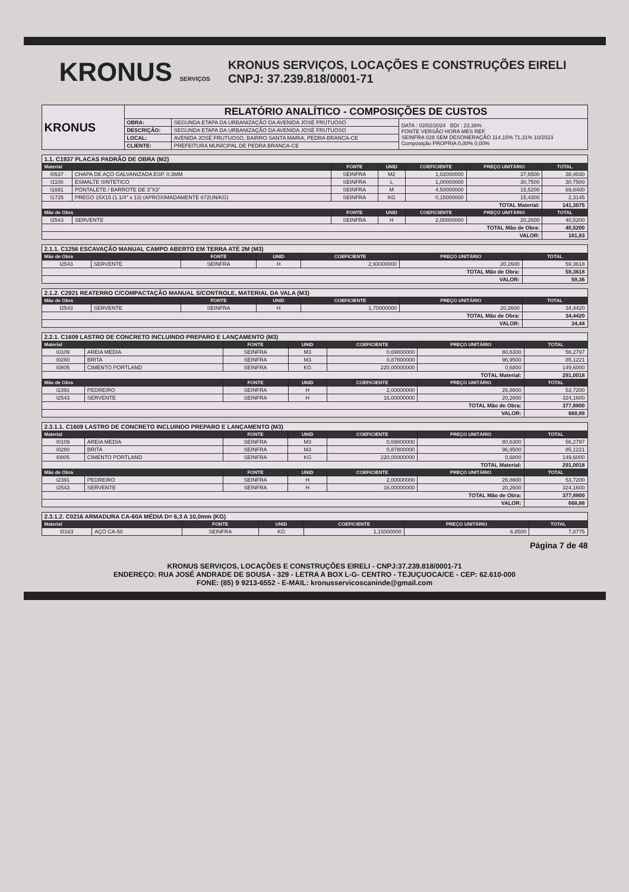KRONUS SERVIÇOS
KRONUS SERVIÇOS, LOCAÇÕES E CONSTRUÇÕES EIRELI
CNPJ: 37.239.818/0001-71
| KRONUS | RELATÓRIO ANALÍTICO - COMPOSIÇÕES DE CUSTOS | | |
| | OBRA: | SEGUNDA ETAPA DA URBANIZAÇÃO DA AVENIDA JOSÉ FRUTUOSO | DATA : 02/02/2024 BDI : 23,38% FONTE VERSÃO HORA MES REF. SEINFRA 028 SEM DESONERAÇÃO 114,15% 71,31% 10/2023 Composição PROPRIA 0,00% 0,00% |
| | DESCRIÇÃO: | SEGUNDA ETAPA DA URBANIZAÇÃO DA AVENIDA JOSÉ FRUTUOSO | |
| | LOCAL: | AVENIDA JOSÉ FRUTUOSO, BAIRRO SANTA MARIA, PEDRA BRANCA-CE | |
| | CLIENTE: | PREFEITURA MUNICIPAL DE PEDRA BRANCA-CE | |
| 1.1. C1937 PLACAS PADRÃO DE OBRA (M2) | | | | | | |
| Material | | FONTE | UNID | COEFICIENTE | PREÇO UNITÁRIO | TOTAL |
| I0537 | CHAPA DE AÇO GALVANIZADA ESP. 0.3MM | SEINFRA | M2 | 1,02000000 | 37,6500 | 38,4030 |
| I1100 | ESMALTE SINTETICO | SEINFRA | L | 1,00000000 | 30,7500 | 30,7500 |
| I1691 | PONTALETE / BARROTE DE 3"X3" | SEINFRA | M | 4,50000000 | 15,5200 | 69,8400 |
| I1725 | PREGO 15X15 (1.1/4" x 13) (APROXIMADAMENTE 672UN/KG) | SEINFRA | KG | 0,15000000 | 15,4300 | 2,3145 |
| TOTAL Material: | | | | | | 141,3075 |
| Mão de Obra | | FONTE | UNID | COEFICIENTE | PREÇO UNITÁRIO | TOTAL |
| I2543 | SERVENTE | SEINFRA | H | 2,00000000 | 20,2600 | 40,5200 |
| TOTAL Mão de Obra: | | | | | | 40,5200 |
| VALOR: | | | | | | 181,83 |
| 2.1.1. C1256 ESCAVAÇÃO MANUAL CAMPO ABERTO EM TERRA ATÉ 2M (M3) | | | | | | |
| Mão de Obra | | FONTE | UNID | COEFICIENTE | PREÇO UNITÁRIO | TOTAL |
| I2543 | SERVENTE | SEINFRA | H | 2,93000000 | 20,2600 | 59,3618 |
| TOTAL Mão de Obra: | | | | | | 59,3618 |
| VALOR: | | | | | | 59,36 |
| 2.1.2. C2921 REATERRO C/COMPACTAÇÃO MANUAL S/CONTROLE, MATERIAL DA VALA (M3) | | | | | | |
| Mão de Obra | | FONTE | UNID | COEFICIENTE | PREÇO UNITÁRIO | TOTAL |
| I2543 | SERVENTE | SEINFRA | H | 1,70000000 | 20,2600 | 34,4420 |
| TOTAL Mão de Obra: | | | | | | 34,4420 |
| VALOR: | | | | | | 34,44 |
| 2.2.1. C1609 LASTRO DE CONCRETO INCLUINDO PREPARO E LANÇAMENTO (M3) | | | | | | |
| Material | | FONTE | UNID | COEFICIENTE | PREÇO UNITÁRIO | TOTAL |
| I0109 | AREIA MEDIA | SEINFRA | M3 | 0,69800000 | 80,6300 | 56,2797 |
| I0280 | BRITA | SEINFRA | M3 | 0,87800000 | 96,9500 | 85,1221 |
| I0805 | CIMENTO PORTLAND | SEINFRA | KG | 220,00000000 | 0,6800 | 149,6000 |
| TOTAL Material: | | | | | | 291,0018 |
| Mão de Obra | | FONTE | UNID | COEFICIENTE | PREÇO UNITÁRIO | TOTAL |
| I2391 | PEDREIRO | SEINFRA | H | 2,00000000 | 26,8600 | 53,7200 |
| I2543 | SERVENTE | SEINFRA | H | 16,00000000 | 20,2600 | 324,1600 |
| TOTAL Mão de Obra: | | | | | | 377,8800 |
| VALOR: | | | | | | 668,88 |
| 2.3.1.1. C1609 LASTRO DE CONCRETO INCLUINDO PREPARO E LANÇAMENTO (M3) | | | | | | |
| Material | | FONTE | UNID | COEFICIENTE | PREÇO UNITÁRIO | TOTAL |
| I0109 | AREIA MEDIA | SEINFRA | M3 | 0,69800000 | 80,6300 | 56,2797 |
| I0280 | BRITA | SEINFRA | M3 | 0,87800000 | 96,9500 | 85,1221 |
| I0805 | CIMENTO PORTLAND | SEINFRA | KG | 220,00000000 | 0,6800 | 149,6000 |
| TOTAL Material: | | | | | | 291,0018 |
| Mão de Obra | | FONTE | UNID | COEFICIENTE | PREÇO UNITÁRIO | TOTAL |
| I2391 | PEDREIRO | SEINFRA | H | 2,00000000 | 26,8600 | 53,7200 |
| I2543 | SERVENTE | SEINFRA | H | 16,00000000 | 20,2600 | 324,1600 |
| TOTAL Mão de Obra: | | | | | | 377,8800 |
| VALOR: | | | | | | 668,88 |
| 2.3.1.2. C0216 ARMADURA CA-60A MÉDIA D= 6,3 A 10,0mm (KG) | | | | | | |
| Material | | FONTE | UNID | COEFICIENTE | PREÇO UNITÁRIO | TOTAL |
| I0163 | AÇO CA-50 | SEINFRA | KG | 1,15000000 | 6,8500 | 7,8775 |
Página 7 de 48
KRONUS SERVIÇOS, LOCAÇÕES E CONSTRUÇÕES EIRELI - CNPJ:37.239.818/0001-71
ENDEREÇO: RUA JOSÉ ANDRADE DE SOUSA - 329 - LETRA A BOX L-G- CENTRO - TEJUÇUOCA/CE - CEP: 62.610-000
FONE: (85) 9 9213-6552 - E-MAIL: kronusservicoscaninde@gmail.com